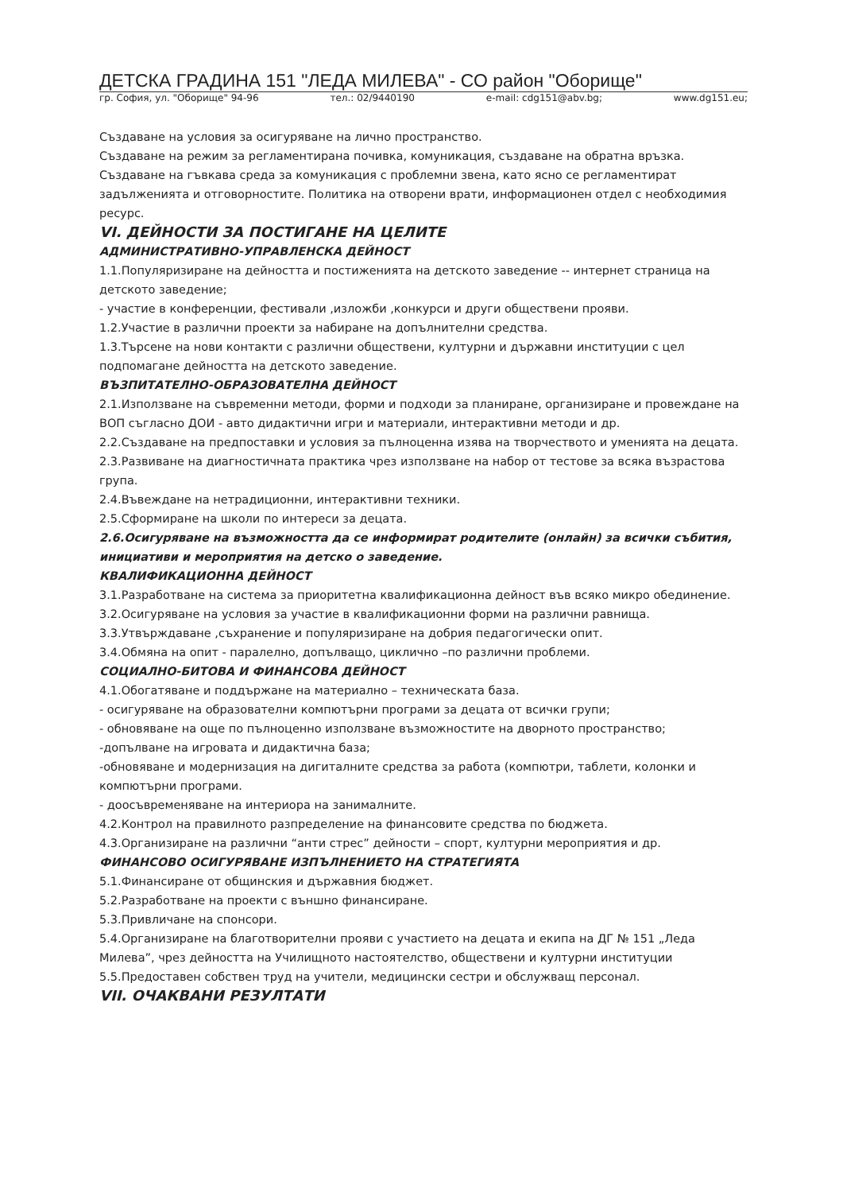ДЕТСКА ГРАДИНА 151 "ЛЕДА МИЛЕВА" - СО район "Оборище"
гр. София, ул. "Оборище" 94-96 тел.: 02/9440190 e-mail: cdg151@abv.bg; www.dg151.eu;
Създаване на условия за осигуряване на лично пространство.
Създаване на режим за регламентирана почивка, комуникация, създаване на обратна връзка.
Създаване на гъвкава среда за комуникация с проблемни звена, като ясно се регламентират задълженията и отговорностите. Политика на отворени врати, информационен отдел с необходимия ресурс.
VI. ДЕЙНОСТИ ЗА ПОСТИГАНЕ НА ЦЕЛИТЕ
АДМИНИСТРАТИВНО-УПРАВЛЕНСКА ДЕЙНОСТ
1.1.Популяризиране на дейността и постиженията на детското заведение -- интернет страница на детското заведение;
- участие в конференции, фестивали ,изложби ,конкурси и други обществени прояви.
1.2.Участие в различни проекти за набиране на допълнителни средства.
1.3.Търсене на нови контакти с различни обществени, културни и държавни институции с цел подпомагане дейността на детското заведение.
ВЪЗПИТАТЕЛНО-ОБРАЗОВАТЕЛНА ДЕЙНОСТ
2.1.Използване на съвременни методи, форми и подходи за планиране, организиране и провеждане на ВОП съгласно ДОИ - авто дидактични игри и материали, интерактивни методи и др.
2.2.Създаване на предпоставки и условия за пълноценна изява на творчеството и уменията на децата.
2.3.Развиване на диагностичната практика чрез използване на набор от тестове за всяка възрастова група.
2.4.Въвеждане на нетрадиционни, интерактивни техники.
2.5.Сформиране на школи по интереси за децата.
2.6.Осигуряване на възможността да се информират родителите (онлайн) за всички събития, инициативи и мероприятия на детско о заведение.
КВАЛИФИКАЦИОННА ДЕЙНОСТ
3.1.Разработване на система за приоритетна квалификационна дейност във всяко микро обединение.
3.2.Осигуряване на условия за участие в квалификационни форми на различни равнища.
3.3.Утвърждаване ,съхранение и популяризиране на добрия педагогически опит.
3.4.Обмяна на опит - паралелно, допълващо, циклично –по различни проблеми.
СОЦИАЛНО-БИТОВА И ФИНАНСОВА ДЕЙНОСТ
4.1.Обогатяване и поддържане на материално – техническата база.
- осигуряване на образователни компютърни програми за децата от всички групи;
- обновяване на още по пълноценно използване възможностите на дворното пространство;
-допълване на игровата и дидактична база;
-обновяване и модернизация на дигиталните средства за работа (компютри, таблети, колонки и компютърни програми.
- доосъвременяване на интериора на занималните.
4.2.Контрол на правилното разпределение на финансовите средства по бюджета.
4.3.Организиране на различни “анти стрес” дейности – спорт, културни мероприятия и др.
ФИНАНСОВО ОСИГУРЯВАНЕ ИЗПЪЛНЕНИЕТО НА СТРАТЕГИЯТА
5.1.Финансиране от общинския и държавния бюджет.
5.2.Разработване на проекти с външно финансиране.
5.3.Привличане на спонсори.
5.4.Организиране на благотворителни прояви с участието на децата и екипа на ДГ № 151 „Леда Милева”, чрез дейността на Училищното настоятелство, обществени и културни институции
5.5.Предоставен собствен труд на учители, медицински сестри и обслужващ персонал.
VII. ОЧАКВАНИ РЕЗУЛТАТИ